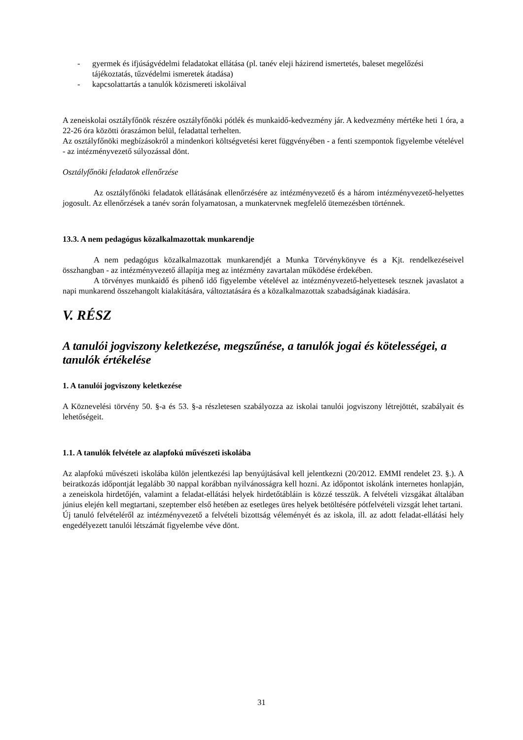- gyermek és ifjúságvédelmi feladatokat ellátása (pl. tanév eleji házirend ismertetés, baleset megelőzési tájékoztatás, tűzvédelmi ismeretek átadása)
- kapcsolattartás a tanulók közismereti iskoláival
A zeneiskolai osztályfőnök részére osztályfőnöki pótlék és munkaidő-kedvezmény jár. A kedvezmény mértéke heti 1 óra, a 22-26 óra közötti óraszámon belül, feladattal terhelten.
Az osztályfőnöki megbízásokról a mindenkori költségvetési keret függvényében - a fenti szempontok figyelembe vételével - az intézményvezető súlyozással dönt.
Osztályfőnöki feladatok ellenőrzése
Az osztályfőnöki feladatok ellátásának ellenőrzésére az intézményvezető és a három intézményvezető-helyettes jogosult. Az ellenőrzések a tanév során folyamatosan, a munkatervnek megfelelő ütemezésben történnek.
13.3. A nem pedagógus közalkalmazottak munkarendje
A nem pedagógus közalkalmazottak munkarendjét a Munka Törvénykönyve és a Kjt. rendelkezéseivel összhangban - az intézményvezető állapítja meg az intézmény zavartalan működése érdekében.
A törvényes munkaidő és pihenő idő figyelembe vételével az intézményvezető-helyettesek tesznek javaslatot a napi munkarend összehangolt kialakítására, változtatására és a közalkalmazottak szabadságának kiadására.
V. RÉSZ
A tanulói jogviszony keletkezése, megszűnése, a tanulók jogai és kötelességei, a tanulók értékelése
1. A tanulói jogviszony keletkezése
A Köznevelési törvény 50. §-a és 53. §-a részletesen szabályozza az iskolai tanulói jogviszony létrejöttét, szabályait és lehetőségeit.
1.1. A tanulók felvétele az alapfokú művészeti iskolába
Az alapfokú művészeti iskolába külön jelentkezési lap benyújtásával kell jelentkezni (20/2012. EMMI rendelet 23. §.). A beiratkozás időpontját legalább 30 nappal korábban nyilvánosságra kell hozni. Az időpontot iskolánk internetes honlapján, a zeneiskola hirdetőjén, valamint a feladat-ellátási helyek hirdetőtábláin is közzé tesszük. A felvételi vizsgákat általában június elején kell megtartani, szeptember első hetében az esetleges üres helyek betöltésére pótfelvételi vizsgát lehet tartani.
Új tanuló felvételéről az intézményvezető a felvételi bizottság véleményét és az iskola, ill. az adott feladat-ellátási hely engedélyezett tanulói létszámát figyelembe véve dönt.
31